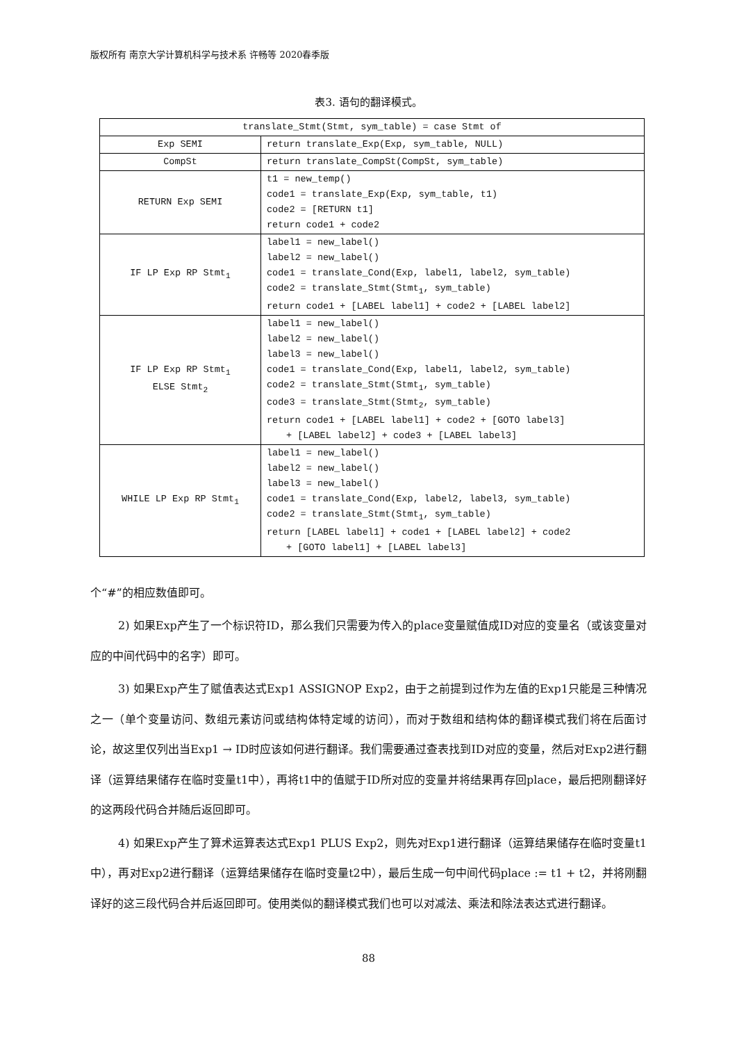版权所有 南京大学计算机科学与技术系 许畅等 2020春季版
表3. 语句的翻译模式。
| translate_Stmt(Stmt, sym_table) = case Stmt of | |
| Exp SEMI | return translate_Exp(Exp, sym_table, NULL) |
| CompSt | return translate_CompSt(CompSt, sym_table) |
| RETURN Exp SEMI | t1 = new_temp() code1 = translate_Exp(Exp, sym_table, t1) code2 = [RETURN t1] return code1 + code2 |
| IF LP Exp RP Stmt<sub>1</sub> | label1 = new_label() label2 = new_label() code1 = translate_Cond(Exp, label1, label2, sym_table) code2 = translate_Stmt(Stmt<sub>1</sub>, sym_table) return code1 + [LABEL label1] + code2 + [LABEL label2] |
| IF LP Exp RP Stmt<sub>1</sub> ELSE Stmt<sub>2</sub> | label1 = new_label() label2 = new_label() label3 = new_label() code1 = translate_Cond(Exp, label1, label2, sym_table) code2 = translate_Stmt(Stmt<sub>1</sub>, sym_table) code3 = translate_Stmt(Stmt<sub>2</sub>, sym_table) return code1 + [LABEL label1] + code2 + [GOTO label3] + [LABEL label2] + code3 + [LABEL label3] |
| WHILE LP Exp RP Stmt<sub>1</sub> | label1 = new_label() label2 = new_label() label3 = new_label() code1 = translate_Cond(Exp, label2, label3, sym_table) code2 = translate_Stmt(Stmt<sub>1</sub>, sym_table) return [LABEL label1] + code1 + [LABEL label2] + code2 + [GOTO label1] + [LABEL label3] |
个“#”的相应数值即可。
2) 如果Exp产生了一个标识符ID，那么我们只需要为传入的place变量赋值成ID对应的变量名（或该变量对应的中间代码中的名字）即可。
3) 如果Exp产生了赋值表达式Exp1 ASSIGNOP Exp2，由于之前提到过作为左值的Exp1只能是三种情况之一（单个变量访问、数组元素访问或结构体特定域的访问），而对于数组和结构体的翻译模式我们将在后面讨论，故这里仅列出当Exp1 → ID时应该如何进行翻译。我们需要通过查表找到ID对应的变量，然后对Exp2进行翻译（运算结果储存在临时变量t1中），再将t1中的值赋于ID所对应的变量并将结果再存回place，最后把刚翻译好的这两段代码合并随后返回即可。
4) 如果Exp产生了算术运算表达式Exp1 PLUS Exp2，则先对Exp1进行翻译（运算结果储存在临时变量t1中），再对Exp2进行翻译（运算结果储存在临时变量t2中），最后生成一句中间代码place := t1 + t2，并将刚翻译好的这三段代码合并后返回即可。使用类似的翻译模式我们也可以对减法、乘法和除法表达式进行翻译。
88